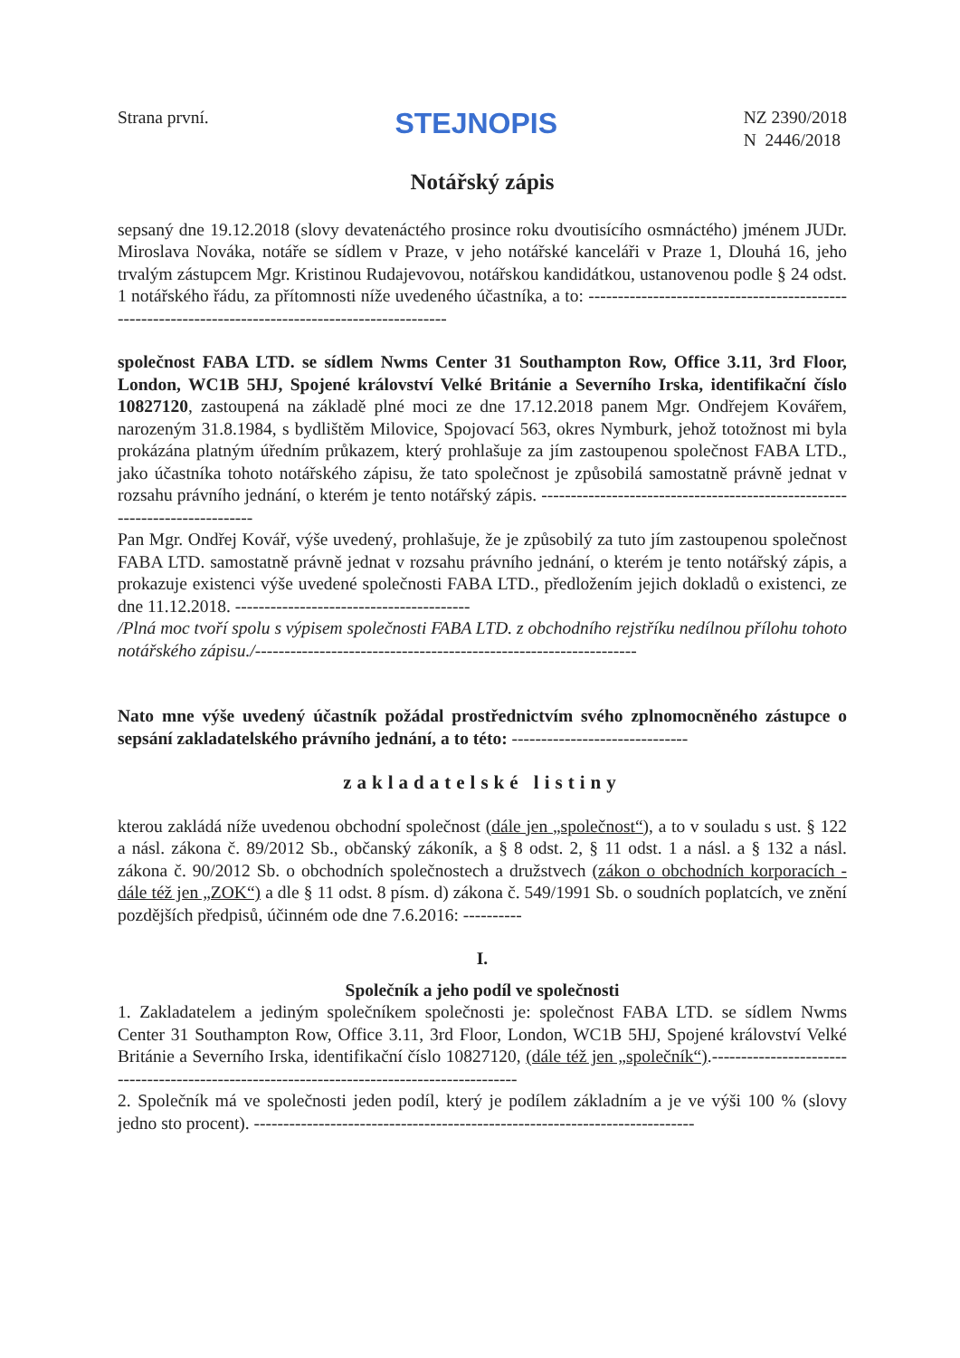Strana první.
STEJNOPIS
NZ 2390/2018
N 2446/2018
Notářský zápis
sepsaný dne 19.12.2018 (slovy devatenáctého prosince roku dvoutisícího osmnáctého) jménem JUDr. Miroslava Nováka, notáře se sídlem v Praze, v jeho notářské kanceláři v Praze 1, Dlouhá 16, jeho trvalým zástupcem Mgr. Kristinou Rudajevovou, notářskou kandidátkou, ustanovenou podle § 24 odst. 1 notářského řádu, za přítomnosti níže uvedeného účastníka, a to: ----------------------------------------------------------------------------------------------------
společnost FABA LTD. se sídlem Nwms Center 31 Southampton Row, Office 3.11, 3rd Floor, London, WC1B 5HJ, Spojené království Velké Británie a Severního Irska, identifikační číslo 10827120, zastoupená na základě plné moci ze dne 17.12.2018 panem Mgr. Ondřejem Kovářem, narozeným 31.8.1984, s bydlištěm Milovice, Spojovací 563, okres Nymburk, jehož totožnost mi byla prokázána platným úředním průkazem, který prohlašuje za jím zastoupenou společnost FABA LTD., jako účastníka tohoto notářského zápisu, že tato společnost je způsobilá samostatně právně jednat v rozsahu právního jednání, o kterém je tento notářský zápis. ---------------------------------------------------------------------------
Pan Mgr. Ondřej Kovář, výše uvedený, prohlašuje, že je způsobilý za tuto jím zastoupenou společnost FABA LTD. samostatně právně jednat v rozsahu právního jednání, o kterém je tento notářský zápis, a prokazuje existenci výše uvedené společnosti FABA LTD., předložením jejich dokladů o existenci, ze dne 11.12.2018. ----------------------------------------
/Plná moc tvoří spolu s výpisem společnosti FABA LTD. z obchodního rejstříku nedílnou přílohu tohoto notářského zápisu./-----------------------------------------------------------------
Nato mne výše uvedený účastník požádal prostřednictvím svého zplnomocněného zástupce o sepsání zakladatelského právního jednání, a to této: ------------------------------
zakladatelské listiny
kterou zakládá níže uvedenou obchodní společnost (dále jen „společnost“), a to v souladu s ust. § 122 a násl. zákona č. 89/2012 Sb., občanský zákoník, a § 8 odst. 2, § 11 odst. 1 a násl. a § 132 a násl. zákona č. 90/2012 Sb. o obchodních společnostech a družstvech (zákon o obchodních korporacích - dále též jen „ZOK“) a dle § 11 odst. 8 písm. d) zákona č. 549/1991 Sb. o soudních poplatcích, ve znění pozdějších předpisů, účinném ode dne 7.6.2016: ----------
I.
Společník a jeho podíl ve společnosti
1. Zakladatelem a jediným společníkem společnosti je: společnost FABA LTD. se sídlem Nwms Center 31 Southampton Row, Office 3.11, 3rd Floor, London, WC1B 5HJ, Spojené království Velké Británie a Severního Irska, identifikační číslo 10827120, (dále též jen „společník“).-------------------------------------------------------------------------------------------
2. Společník má ve společnosti jeden podíl, který je podílem základním a je ve výši 100 % (slovy jedno sto procent). ---------------------------------------------------------------------------